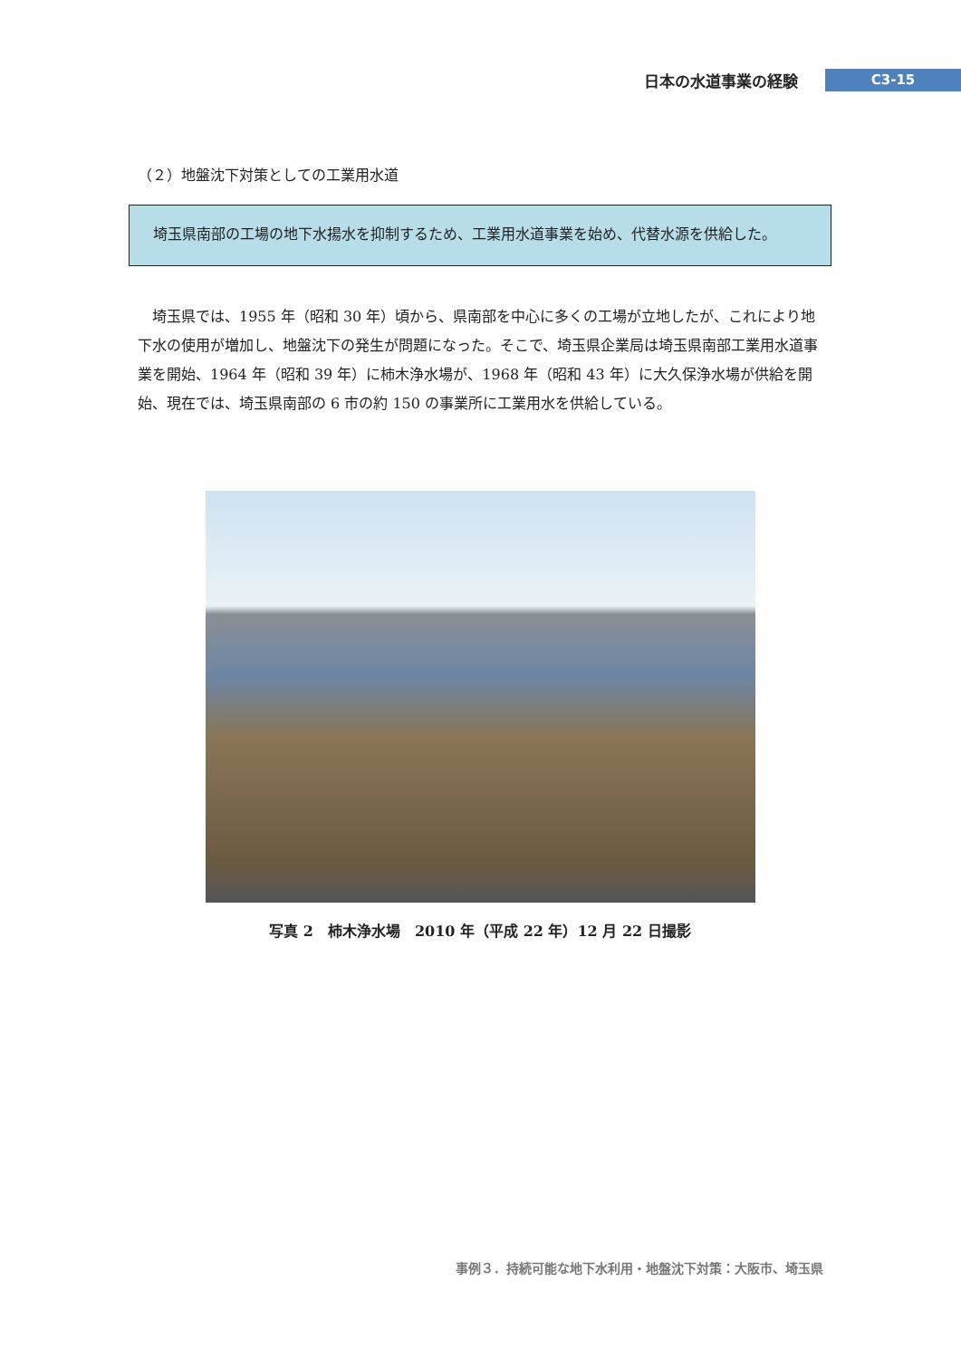日本の水道事業の経験 C3-15
（２）地盤沈下対策としての工業用水道
　埼玉県南部の工場の地下水揚水を抑制するため、工業用水道事業を始め、代替水源を供給した。
埼玉県では、1955 年（昭和 30 年）頃から、県南部を中心に多くの工場が立地したが、これにより地下水の使用が増加し、地盤沈下の発生が問題になった。そこで、埼玉県企業局は埼玉県南部工業用水道事業を開始、1964 年（昭和 39 年）に柿木浄水場が、1968 年（昭和 43 年）に大久保浄水場が供給を開始、現在では、埼玉県南部の 6 市の約 150 の事業所に工業用水を供給している。
写真 2　柿木浄水場　2010 年（平成 22 年）12 月 22 日撮影
事例３．持続可能な地下水利用・地盤沈下対策：大阪市、埼玉県